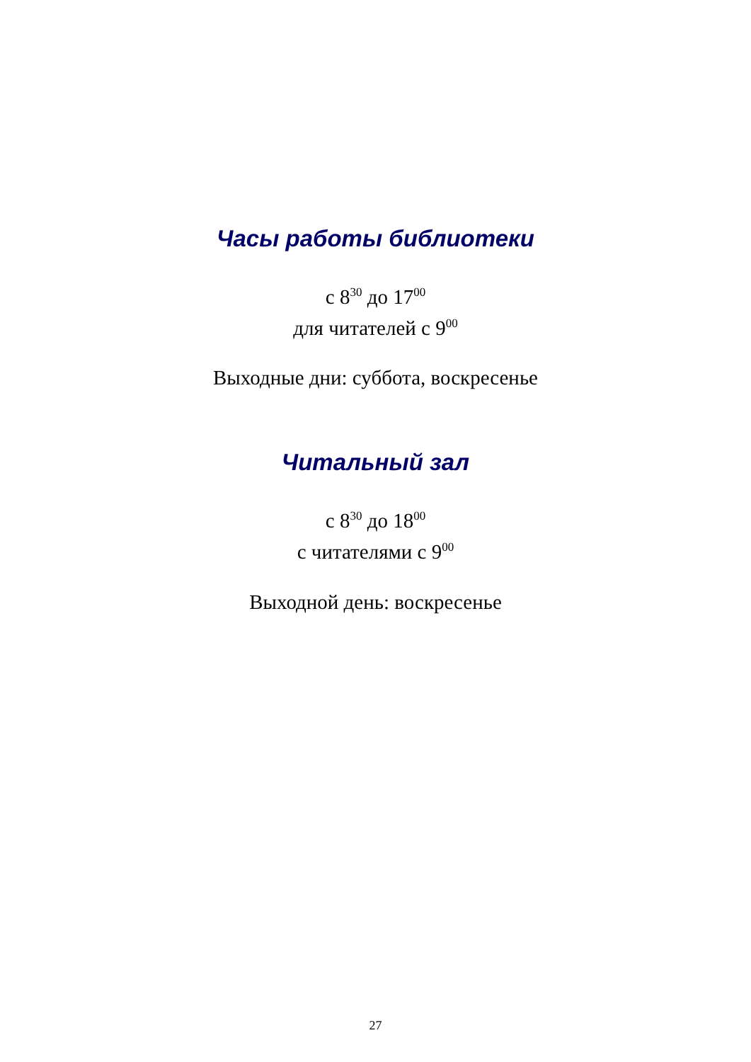Часы работы библиотеки
с 8<sup>30</sup> до 17<sup>00</sup>
для читателей с 9<sup>00</sup>
Выходные дни: суббота, воскресенье
Читальный зал
с 8<sup>30</sup> до 18<sup>00</sup>
с читателями с 9<sup>00</sup>
Выходной день: воскресенье
27